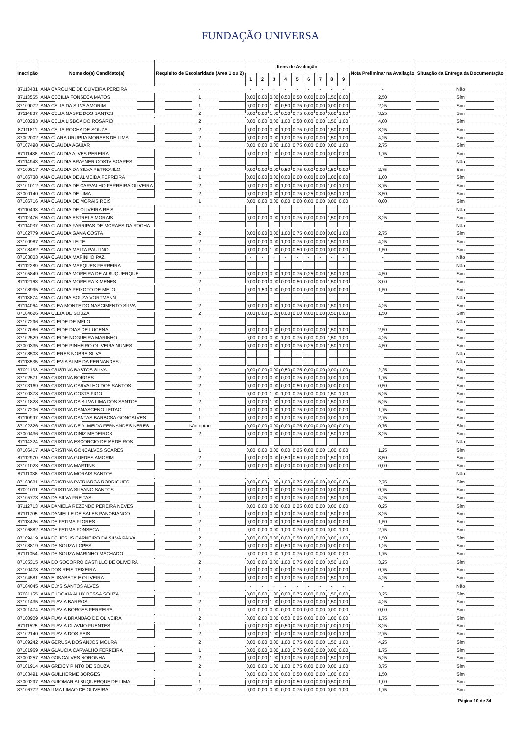FUNDAÇÃO UNIVERSA
| Inscrição | Nome do(a) Candidato(a) | Requisito de Escolaridade (Área 1 ou 2) | Itens de Avaliação | | | | | | | | | Nota Preliminar na Avaliação | Situação da Entrega da Documentação |
| --- | --- | --- | --- | --- | --- | --- | --- | --- | --- | --- | --- | --- | --- |
| | | | 1 | 2 | 3 | 4 | 5 | 6 | 7 | 8 | 9 | | |
| 87113431 | ANA CAROLINE DE OLIVEIRA PEREIRA | - | - | - | - | - | - | - | - | - | - | - | Não |
| 87113565 | ANA CECILIA FONSECA MATOS | 1 | 0,00 | 0,00 | 0,00 | 0,50 | 0,50 | 0,00 | 0,00 | 1,50 | 0,00 | 2,50 | Sim |
| 87109072 | ANA CELIA DA SILVA AMORIM | 1 | 0,00 | 0,00 | 1,00 | 0,50 | 0,75 | 0,00 | 0,00 | 0,00 | 0,00 | 2,25 | Sim |
| 87114837 | ANA CELIA GASPE DOS SANTOS | 2 | 0,00 | 0,00 | 1,00 | 0,50 | 0,75 | 0,00 | 0,00 | 0,00 | 1,00 | 3,25 | Sim |
| 87100283 | ANA CELIA LISBOA DO ROSARIO | 2 | 0,00 | 0,00 | 0,00 | 1,00 | 0,50 | 0,00 | 0,00 | 1,50 | 1,00 | 4,00 | Sim |
| 87111811 | ANA CELIA ROCHA DE SOUZA | 2 | 0,00 | 0,00 | 0,00 | 1,00 | 0,75 | 0,00 | 0,00 | 1,50 | 0,00 | 3,25 | Sim |
| 87002002 | ANA CLARA URUPUA MORAES DE LIMA | 2 | 0,00 | 0,00 | 0,00 | 1,00 | 0,75 | 0,00 | 0,00 | 1,50 | 1,00 | 4,25 | Sim |
| 87107498 | ANA CLAUDIA AGUIAR | 1 | 0,00 | 0,00 | 0,00 | 1,00 | 0,75 | 0,00 | 0,00 | 0,00 | 1,00 | 2,75 | Sim |
| 87111488 | ANA CLAUDIA ALVES PEREIRA | 1 | 0,00 | 0,00 | 1,00 | 0,00 | 0,75 | 0,00 | 0,00 | 0,00 | 0,00 | 1,75 | Sim |
| 87114943 | ANA CLAUDIA BRAYNER COSTA SOARES | - | - | - | - | - | - | - | - | - | - | - | Não |
| 87109817 | ANA CLAUDIA DA SILVA PETRONILO | 2 | 0,00 | 0,00 | 0,00 | 0,50 | 0,75 | 0,00 | 0,00 | 1,50 | 0,00 | 2,75 | Sim |
| 87106738 | ANA CLAUDIA DE ALMEIDA FERREIRA | 1 | 0,00 | 0,00 | 0,00 | 0,00 | 0,00 | 0,00 | 0,00 | 1,00 | 0,00 | 1,00 | Sim |
| 87101012 | ANA CLAUDIA DE CARVALHO FERREIRA OLIVEIRA | 2 | 0,00 | 0,00 | 0,00 | 1,00 | 0,75 | 0,00 | 0,00 | 1,00 | 1,00 | 3,75 | Sim |
| 87000140 | ANA CLAUDIA DE LIMA | 2 | 0,00 | 0,00 | 0,00 | 1,00 | 0,75 | 0,25 | 0,00 | 0,50 | 1,00 | 3,50 | Sim |
| 87106716 | ANA CLAUDIA DE MORAIS REIS | 1 | 0,00 | 0,00 | 0,00 | 0,00 | 0,00 | 0,00 | 0,00 | 0,00 | 0,00 | 0,00 | Sim |
| 87110493 | ANA CLAUDIA DE OLIVEIRA REIS | - | - | - | - | - | - | - | - | - | - | - | Não |
| 87112476 | ANA CLAUDIA ESTRELA MORAIS | 1 | 0,00 | 0,00 | 0,00 | 1,00 | 0,75 | 0,00 | 0,00 | 1,50 | 0,00 | 3,25 | Sim |
| 87114037 | ANA CLAUDIA FARRIPAS DE MORAES DA ROCHA | - | - | - | - | - | - | - | - | - | - | - | Não |
| 87102779 | ANA CLAUDIA GAMA COSTA | 2 | 0,00 | 0,00 | 0,00 | 1,00 | 0,75 | 0,00 | 0,00 | 0,00 | 1,00 | 2,75 | Sim |
| 87100987 | ANA CLAUDIA LEITE | 2 | 0,00 | 0,00 | 0,00 | 1,00 | 0,75 | 0,00 | 0,00 | 1,50 | 1,00 | 4,25 | Sim |
| 87108482 | ANA CLAUDIA MALTA PAULINO | 1 | 0,00 | 0,00 | 1,00 | 0,00 | 0,50 | 0,00 | 0,00 | 0,00 | 0,00 | 1,50 | Sim |
| 87103803 | ANA CLAUDIA MARINHO PAZ | - | - | - | - | - | - | - | - | - | - | - | Não |
| 87112289 | ANA CLAUDIA MARQUES FERREIRA | - | - | - | - | - | - | - | - | - | - | - | Não |
| 87105849 | ANA CLAUDIA MOREIRA DE ALBUQUERQUE | 2 | 0,00 | 0,00 | 0,00 | 1,00 | 0,75 | 0,25 | 0,00 | 1,50 | 1,00 | 4,50 | Sim |
| 87112163 | ANA CLAUDIA MOREIRA XIMENES | 2 | 0,00 | 0,00 | 0,00 | 0,00 | 0,50 | 0,00 | 0,00 | 1,50 | 1,00 | 3,00 | Sim |
| 87108995 | ANA CLAUDIA PEIXOTO DE MELO | 1 | 0,00 | 1,50 | 0,00 | 0,00 | 0,00 | 0,00 | 0,00 | 0,00 | 0,00 | 1,50 | Sim |
| 87113874 | ANA CLAUDIA SOUZA VORTMANN | - | - | - | - | - | - | - | - | - | - | - | Não |
| 87114064 | ANA CLEA MONTE DO NASCIMENTO SILVA | 2 | 0,00 | 0,00 | 0,00 | 1,00 | 0,75 | 0,00 | 0,00 | 1,50 | 1,00 | 4,25 | Sim |
| 87104626 | ANA CLEIA DE SOUZA | 2 | 0,00 | 0,00 | 1,00 | 0,00 | 0,00 | 0,00 | 0,00 | 0,50 | 0,00 | 1,50 | Sim |
| 87107296 | ANA CLEIDE DE MELO | - | - | - | - | - | - | - | - | - | - | - | Não |
| 87107086 | ANA CLEIDE DIAS DE LUCENA | 2 | 0,00 | 0,00 | 0,00 | 0,00 | 0,00 | 0,00 | 0,00 | 1,50 | 1,00 | 2,50 | Sim |
| 87102529 | ANA CLEIDE NOGUEIRA MARINHO | 2 | 0,00 | 0,00 | 0,00 | 1,00 | 0,75 | 0,00 | 0,00 | 1,50 | 1,00 | 4,25 | Sim |
| 87000335 | ANA CLEIDE PINHEIRO OLIVEIRA NUNES | 2 | 0,00 | 0,00 | 0,00 | 1,00 | 0,75 | 0,25 | 0,00 | 1,50 | 1,00 | 4,50 | Sim |
| 87108503 | ANA CLERES NOBRE SILVA | - | - | - | - | - | - | - | - | - | - | - | Não |
| 87113535 | ANA CLEVIA ALMEIDA FERNANDES | - | - | - | - | - | - | - | - | - | - | - | Não |
| 87001133 | ANA CRISTINA BASTOS SILVA | 2 | 0,00 | 0,00 | 0,00 | 0,50 | 0,75 | 0,00 | 0,00 | 0,00 | 1,00 | 2,25 | Sim |
| 87102571 | ANA CRISTINA BORGES | 2 | 0,00 | 0,00 | 0,00 | 0,00 | 0,75 | 0,00 | 0,00 | 0,00 | 1,00 | 1,75 | Sim |
| 87103169 | ANA CRISTINA CARVALHO DOS SANTOS | 2 | 0,00 | 0,00 | 0,00 | 0,00 | 0,50 | 0,00 | 0,00 | 0,00 | 0,00 | 0,50 | Sim |
| 87100378 | ANA CRISTINA COSTA FIGO | 1 | 0,00 | 0,00 | 1,00 | 1,00 | 0,75 | 0,00 | 0,00 | 1,50 | 1,00 | 5,25 | Sim |
| 87101828 | ANA CRISTINA DA SILVA LIMA DOS SANTOS | 2 | 0,00 | 0,00 | 1,00 | 1,00 | 0,75 | 0,00 | 0,00 | 1,50 | 1,00 | 5,25 | Sim |
| 87107206 | ANA CRISTINA DAMASCENO LEITAO | 1 | 0,00 | 0,00 | 0,00 | 1,00 | 0,75 | 0,00 | 0,00 | 0,00 | 0,00 | 1,75 | Sim |
| 87110997 | ANA CRISTINA DANTAS BARBOSA GONCALVES | 1 | 0,00 | 0,00 | 0,00 | 1,00 | 0,75 | 0,00 | 0,00 | 0,00 | 1,00 | 2,75 | Sim |
| 87102326 | ANA CRISTINA DE ALMEIDA FERNANDES NERES | Não optou | 0,00 | 0,00 | 0,00 | 0,00 | 0,75 | 0,00 | 0,00 | 0,00 | 0,00 | 0,75 | Sim |
| 87000436 | ANA CRISTINA DINIZ MEDEIROS | 2 | 0,00 | 0,00 | 0,00 | 0,00 | 0,75 | 0,00 | 0,00 | 1,50 | 1,00 | 3,25 | Sim |
| 87114324 | ANA CRISTINA ESCORCIO DE MEDEIROS | - | - | - | - | - | - | - | - | - | - | - | Não |
| 87106417 | ANA CRISTINA GONCALVES SOARES | 1 | 0,00 | 0,00 | 0,00 | 0,00 | 0,25 | 0,00 | 0,00 | 1,00 | 0,00 | 1,25 | Sim |
| 87112970 | ANA CRISTINA GUEDES AMORIM | 2 | 0,00 | 0,00 | 0,00 | 0,50 | 0,50 | 0,00 | 0,00 | 1,50 | 1,00 | 3,50 | Sim |
| 87101023 | ANA CRISTINA MARTINS | 2 | 0,00 | 0,00 | 0,00 | 0,00 | 0,00 | 0,00 | 0,00 | 0,00 | 0,00 | 0,00 | Sim |
| 87111038 | ANA CRISTINA MORAIS SANTOS | - | - | - | - | - | - | - | - | - | - | - | Não |
| 87103631 | ANA CRISTINA PATRIARCA RODRIGUES | 1 | 0,00 | 0,00 | 1,00 | 1,00 | 0,75 | 0,00 | 0,00 | 0,00 | 0,00 | 2,75 | Sim |
| 87001011 | ANA CRISTINA SILVANO SANTOS | 2 | 0,00 | 0,00 | 0,00 | 0,00 | 0,75 | 0,00 | 0,00 | 0,00 | 0,00 | 0,75 | Sim |
| 87105773 | ANA DA SILVA FREITAS | 2 | 0,00 | 0,00 | 0,00 | 1,00 | 0,75 | 0,00 | 0,00 | 1,50 | 1,00 | 4,25 | Sim |
| 87112713 | ANA DANIELA REZENDE PEREIRA NEVES | 1 | 0,00 | 0,00 | 0,00 | 0,00 | 0,25 | 0,00 | 0,00 | 0,00 | 0,00 | 0,25 | Sim |
| 87111705 | ANA DANIELLE DE SALES PANOBIANCO | 1 | 0,00 | 0,00 | 0,00 | 1,00 | 0,75 | 0,00 | 0,00 | 1,50 | 0,00 | 3,25 | Sim |
| 87113426 | ANA DE FATIMA FLORES | 2 | 0,00 | 0,00 | 0,00 | 1,00 | 0,50 | 0,00 | 0,00 | 0,00 | 0,00 | 1,50 | Sim |
| 87106882 | ANA DE FATIMA FONSECA | 1 | 0,00 | 0,00 | 0,00 | 1,00 | 0,75 | 0,00 | 0,00 | 0,00 | 1,00 | 2,75 | Sim |
| 87109419 | ANA DE JESUS CARNEIRO DA SILVA PAIVA | 2 | 0,00 | 0,00 | 0,00 | 0,00 | 0,50 | 0,00 | 0,00 | 0,00 | 1,00 | 1,50 | Sim |
| 87108819 | ANA DE SOUZA LOPES | 2 | 0,00 | 0,00 | 0,00 | 0,50 | 0,75 | 0,00 | 0,00 | 0,00 | 0,00 | 1,25 | Sim |
| 87111054 | ANA DE SOUZA MARINHO MACHADO | 2 | 0,00 | 0,00 | 0,00 | 1,00 | 0,75 | 0,00 | 0,00 | 0,00 | 0,00 | 1,75 | Sim |
| 87105315 | ANA DO SOCORRO CASTILLO DE OLIVEIRA | 2 | 0,00 | 0,00 | 0,00 | 1,00 | 0,75 | 0,00 | 0,00 | 0,50 | 1,00 | 3,25 | Sim |
| 87100478 | ANA DOS REIS TEIXEIRA | 1 | 0,00 | 0,00 | 0,00 | 0,00 | 0,75 | 0,00 | 0,00 | 0,00 | 0,00 | 0,75 | Sim |
| 87104581 | ANA ELISABETE E OLIVEIRA | 2 | 0,00 | 0,00 | 0,00 | 1,00 | 0,75 | 0,00 | 0,00 | 1,50 | 1,00 | 4,25 | Sim |
| 87104045 | ANA ELYS SANTOS ALVES | - | - | - | - | - | - | - | - | - | - | - | Não |
| 87001155 | ANA EUDOXIA ALUX BESSA SOUZA | 1 | 0,00 | 0,00 | 1,00 | 0,00 | 0,75 | 0,00 | 0,00 | 1,50 | 0,00 | 3,25 | Sim |
| 87101435 | ANA FLAVIA BARROS | 2 | 0,00 | 0,00 | 1,00 | 0,00 | 0,75 | 0,00 | 0,00 | 1,50 | 1,00 | 4,25 | Sim |
| 87001474 | ANA FLAVIA BORGES FERREIRA | 1 | 0,00 | 0,00 | 0,00 | 0,00 | 0,00 | 0,00 | 0,00 | 0,00 | 0,00 | 0,00 | Sim |
| 87100909 | ANA FLAVIA BRANDAO DE OLIVEIRA | 2 | 0,00 | 0,00 | 0,00 | 0,50 | 0,25 | 0,00 | 0,00 | 1,00 | 0,00 | 1,75 | Sim |
| 87111525 | ANA FLAVIA CLAVIJO FUENTES | 1 | 0,00 | 0,00 | 0,00 | 0,50 | 0,75 | 0,00 | 0,00 | 1,00 | 1,00 | 3,25 | Sim |
| 87102140 | ANA FLAVIA DOS REIS | 2 | 0,00 | 0,00 | 1,00 | 0,00 | 0,75 | 0,00 | 0,00 | 0,00 | 1,00 | 2,75 | Sim |
| 87109242 | ANA GERUSA DOS ANJOS MOURA | 2 | 0,00 | 0,00 | 0,00 | 1,00 | 0,75 | 0,00 | 0,00 | 1,50 | 1,00 | 4,25 | Sim |
| 87101969 | ANA GLAUCIA CARVALHO FERREIRA | 1 | 0,00 | 0,00 | 0,00 | 1,00 | 0,75 | 0,00 | 0,00 | 0,00 | 0,00 | 1,75 | Sim |
| 87000257 | ANA GONCALVES NORONHA | 2 | 0,00 | 0,00 | 1,00 | 1,00 | 0,75 | 0,00 | 0,00 | 1,50 | 1,00 | 5,25 | Sim |
| 87101914 | ANA GREICY PINTO DE SOUZA | 2 | 0,00 | 0,00 | 1,00 | 1,00 | 0,75 | 0,00 | 0,00 | 0,00 | 1,00 | 3,75 | Sim |
| 87103491 | ANA GUILHERME BORGES | 1 | 0,00 | 0,00 | 0,00 | 0,00 | 0,50 | 0,00 | 0,00 | 1,00 | 0,00 | 1,50 | Sim |
| 87000297 | ANA GUIOMAR ALBUQUERQUE DE LIMA | 1 | 0,00 | 0,00 | 0,00 | 0,00 | 0,50 | 0,00 | 0,00 | 0,50 | 0,00 | 1,00 | Sim |
| 87106772 | ANA ILMA LIMAO DE OLIVEIRA | 2 | 0,00 | 0,00 | 0,00 | 0,00 | 0,75 | 0,00 | 0,00 | 0,00 | 1,00 | 1,75 | Sim |
Página 10 de 34